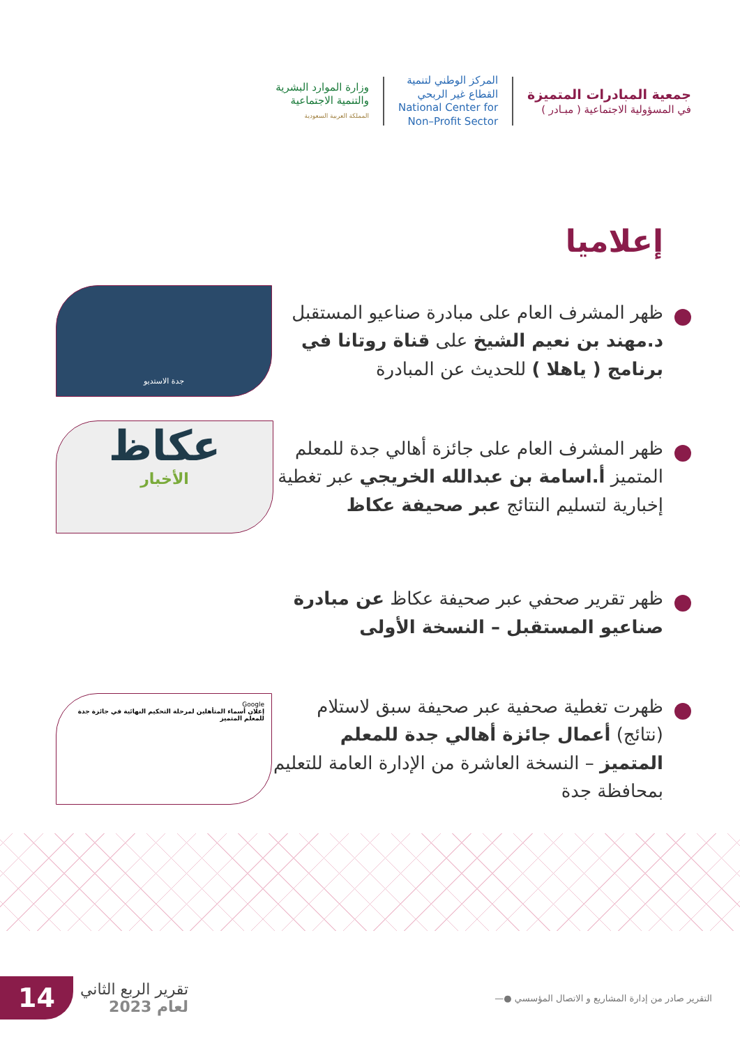جمعية المبادرات المتميزة
في المسؤولية الاجتماعية ( مبـادر )
المركز الوطني لتنمية
القطاع غير الربحي
National Center for
Non–Profit Sector
وزارة الموارد البشرية
والتنمية الاجتماعية
المملكة العربية السعودية
إعلاميا
جدة الاستديو
ظهر المشرف العام على مبادرة صناعيو المستقبل د.مهند بن نعيم الشيخ على قناة روتانا في برنامج ( ياهلا ) للحديث عن المبادرة
عكاظ
الأخبار
ظهر المشرف العام على جائزة أهالي جدة للمعلم المتميز أ.اسامة بن عبدالله الخريجي عبر تغطية إخبارية لتسليم النتائج عبر صحيفة عكاظ
ظهر تقرير صحفي عبر صحيفة عكاظ عن مبادرة صناعيو المستقبل – النسخة الأولى
Google
إعلان أسماء المتأهلين لمرحلة التحكيم النهائية في جائزة جدة للمعلم المتميز
ظهرت تغطية صحفية عبر صحيفة سبق لاستلام (نتائج) أعمال جائزة أهالي جدة للمعلم المتميز – النسخة العاشرة من الإدارة العامة للتعليم بمحافظة جدة
14
تقرير الربع الثاني
لعام 2023
التقرير صادر من إدارة المشاريع و الاتصال المؤسسي ●—